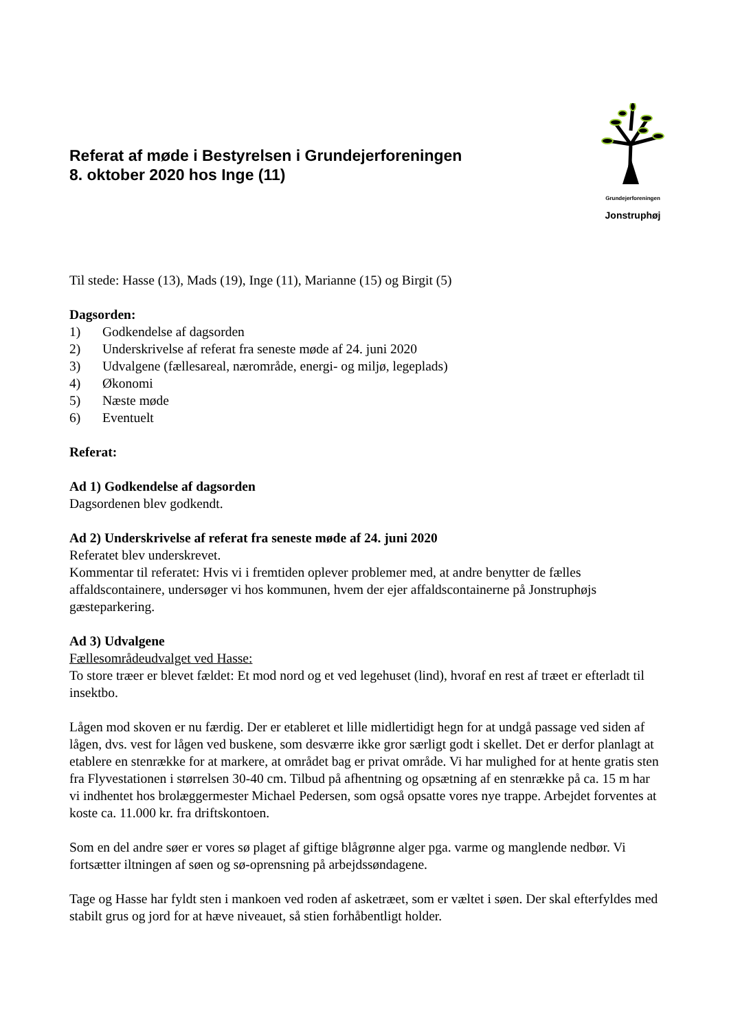Referat af møde i Bestyrelsen i Grundejerforeningen
8. oktober 2020 hos Inge (11)
Grundejerforeningen
Jonstruphøj
Til stede: Hasse (13), Mads (19), Inge (11), Marianne (15) og Birgit (5)
Dagsorden:
1) Godkendelse af dagsorden
2) Underskrivelse af referat fra seneste møde af 24. juni 2020
3) Udvalgene (fællesareal, nærområde, energi- og miljø, legeplads)
4) Økonomi
5) Næste møde
6) Eventuelt
Referat:
Ad 1) Godkendelse af dagsorden
Dagsordenen blev godkendt.
Ad 2) Underskrivelse af referat fra seneste møde af 24. juni 2020
Referatet blev underskrevet.
Kommentar til referatet: Hvis vi i fremtiden oplever problemer med, at andre benytter de fælles affaldscontainere, undersøger vi hos kommunen, hvem der ejer affaldscontainerne på Jonstruphøjs gæsteparkering.
Ad 3) Udvalgene
Fællesområdeudvalget ved Hasse:
To store træer er blevet fældet: Et mod nord og et ved legehuset (lind), hvoraf en rest af træet er efterladt til insektbo.
Lågen mod skoven er nu færdig. Der er etableret et lille midlertidigt hegn for at undgå passage ved siden af lågen, dvs. vest for lågen ved buskene, som desværre ikke gror særligt godt i skellet. Det er derfor planlagt at etablere en stenrække for at markere, at området bag er privat område. Vi har mulighed for at hente gratis sten fra Flyvestationen i størrelsen 30-40 cm. Tilbud på afhentning og opsætning af en stenrække på ca. 15 m har vi indhentet hos brolæggermester Michael Pedersen, som også opsatte vores nye trappe. Arbejdet forventes at koste ca. 11.000 kr. fra driftskontoen.
Som en del andre søer er vores sø plaget af giftige blågrønne alger pga. varme og manglende nedbør. Vi fortsætter iltningen af søen og sø-oprensning på arbejdssøndagene.
Tage og Hasse har fyldt sten i mankoen ved roden af asketræet, som er væltet i søen. Der skal efterfyldes med stabilt grus og jord for at hæve niveauet, så stien forhåbentligt holder.